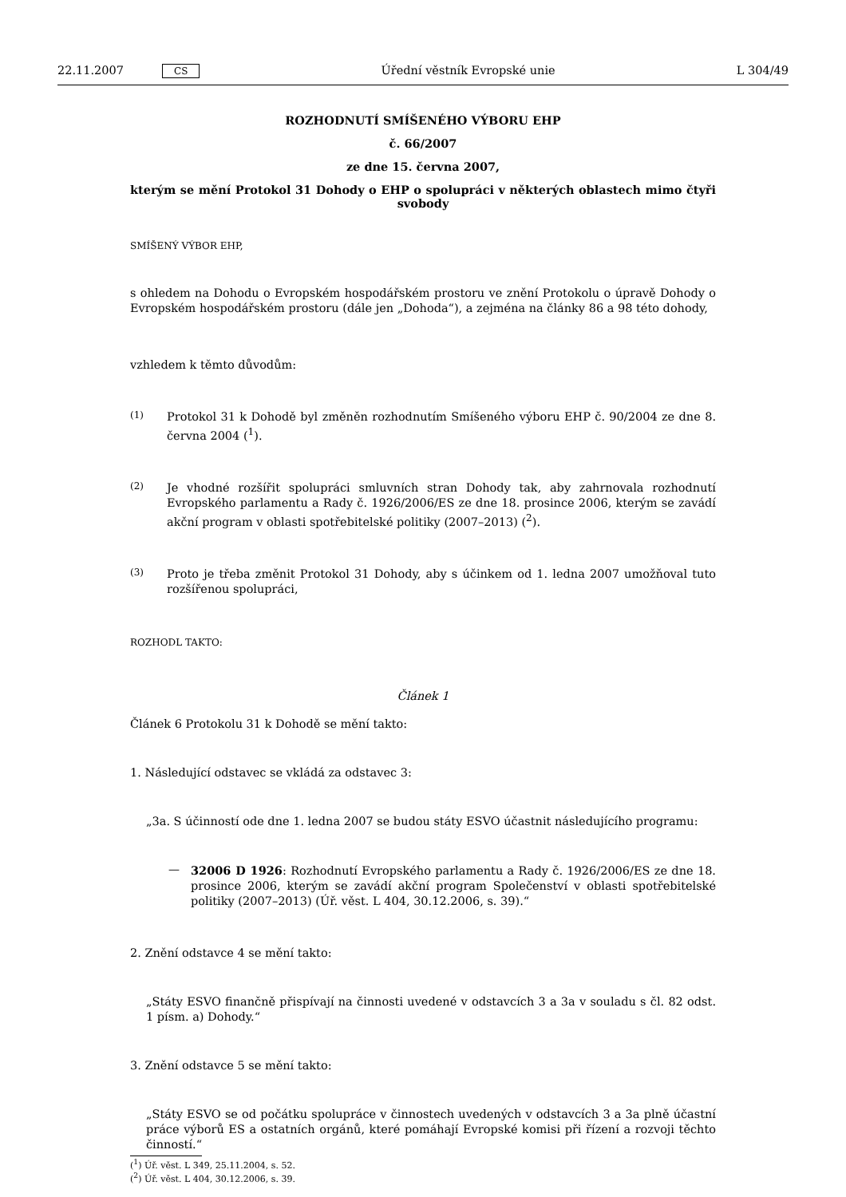22.11.2007 CS
Úřední věstník Evropské unie L 304/49
ROZHODNUTÍ SMÍŠENÉHO VÝBORU EHP
č. 66/2007
ze dne 15. června 2007,
kterým se mění Protokol 31 Dohody o EHP o spolupráci v některých oblastech mimo čtyři svobody
SMÍŠENÝ VÝBOR EHP,
s ohledem na Dohodu o Evropském hospodářském prostoru ve znění Protokolu o úpravě Dohody o Evropském hospodářském prostoru (dále jen „Dohoda“), a zejména na články 86 a 98 této dohody,
vzhledem k těmto důvodům:
(1)
Protokol 31 k Dohodě byl změněn rozhodnutím Smíšeného výboru EHP č. 90/2004 ze dne 8. června 2004 (<sup>1</sup>).
(2)
Je vhodné rozšířit spolupráci smluvních stran Dohody tak, aby zahrnovala rozhodnutí Evropského parlamentu a Rady č. 1926/2006/ES ze dne 18. prosince 2006, kterým se zavádí akční program v oblasti spotřebitelské politiky (2007–2013) (<sup>2</sup>).
(3)
Proto je třeba změnit Protokol 31 Dohody, aby s účinkem od 1. ledna 2007 umožňoval tuto rozšířenou spolupráci,
ROZHODL TAKTO:
Článek 1
Článek 6 Protokolu 31 k Dohodě se mění takto:
1. Následující odstavec se vkládá za odstavec 3:
„3a. S účinností ode dne 1. ledna 2007 se budou státy ESVO účastnit následujícího programu:
—
32006 D 1926: Rozhodnutí Evropského parlamentu a Rady č. 1926/2006/ES ze dne 18. prosince 2006, kterým se zavádí akční program Společenství v oblasti spotřebitelské politiky (2007–2013) (Úř. věst. L 404, 30.12.2006, s. 39).“
2. Znění odstavce 4 se mění takto:
„Státy ESVO finančně přispívají na činnosti uvedené v odstavcích 3 a 3a v souladu s čl. 82 odst. 1 písm. a) Dohody.“
3. Znění odstavce 5 se mění takto:
„Státy ESVO se od počátku spolupráce v činnostech uvedených v odstavcích 3 a 3a plně účastní práce výborů ES a ostatních orgánů, které pomáhají Evropské komisi při řízení a rozvoji těchto činností.“
(<sup>1</sup>) Úř. věst. L 349, 25.11.2004, s. 52.
(<sup>2</sup>) Úř. věst. L 404, 30.12.2006, s. 39.